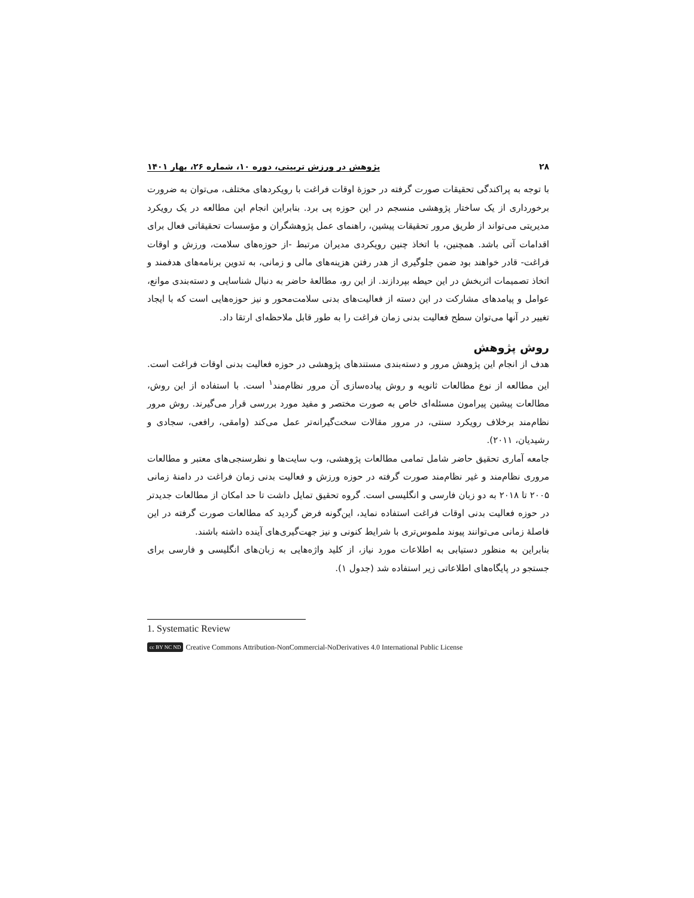۲۸ پژوهش در ورزش تربیتی، دوره ۱۰، شماره ۲۶، بهار ۱۴۰۱
با توجه به پراکندگی تحقیقات صورت گرفته در حوزهٔ اوقات فراغت با رویکردهای مختلف، می‌توان به ضرورت برخورداری از یک ساختار پژوهشی منسجم در این حوزه پی برد. بنابراین انجام این مطالعه در یک رویکرد مدیریتی می‌تواند از طریق مرور تحقیقات پیشین، راهنمای عمل پژوهشگران و مؤسسات تحقیقاتی فعال برای اقدامات آتی باشد. همچنین، با اتخاذ چنین رویکردی مدیران مرتبط -از حوزه‌های سلامت، ورزش و اوقات فراغت- قادر خواهند بود ضمن جلوگیری از هدر رفتن هزینه‌های مالی و زمانی، به تدوین برنامه‌های هدفمند و اتخاذ تصمیمات اثربخش در این حیطه بپردازند. از این رو، مطالعهٔ حاضر به دنبال شناسایی و دسته‌بندی موانع، عوامل و پیامدهای مشارکت در این دسته از فعالیت‌های بدنی سلامت‌محور و نیز حوزه‌هایی است که با ایجاد تغییر در آنها می‌توان سطح فعالیت بدنی زمان فراغت را به طور قابل ملاحظه‌ای ارتقا داد.
روش پژوهش
هدف از انجام این پژوهش مرور و دسته‌بندی مستندهای پژوهشی در حوزه فعالیت بدنی اوقات فراغت است. این مطالعه از نوع مطالعات ثانویه و روش پیاده‌سازی آن مرور نظام‌مند<sup>۱</sup> است. با استفاده از این روش، مطالعات پیشین پیرامون مسئله‌ای خاص به صورت مختصر و مفید مورد بررسی قرار می‌گیرند. روش مرور نظام‌مند برخلاف رویکرد سنتی، در مرور مقالات سخت‌گیرانه‌تر عمل می‌کند (وامقی، رافعی، سجادی و رشیدیان، ۲۰۱۱).
جامعه آماری تحقیق حاضر شامل تمامی مطالعات پژوهشی، وب سایت‌ها و نظرسنجی‌های معتبر و مطالعات مروری نظام‌مند و غیر نظام‌مند صورت گرفته در حوزه ورزش و فعالیت بدنی زمان فراغت در دامنهٔ زمانی ۲۰۰۵ تا ۲۰۱۸ به دو زبان فارسی و انگلیسی است. گروه تحقیق تمایل داشت تا حد امکان از مطالعات جدیدتر در حوزه فعالیت بدنی اوقات فراغت استفاده نماید، این‌گونه فرض گردید که مطالعات صورت گرفته در این فاصلهٔ زمانی می‌توانند پیوند ملموس‌تری با شرایط کنونی و نیز جهت‌گیری‌های آینده داشته باشند.
بنابراین به منظور دستیابی به اطلاعات مورد نیاز، از کلید واژه‌هایی به زبان‌های انگلیسی و فارسی برای جستجو در پایگاه‌های اطلاعاتی زیر استفاده شد (جدول ۱).
1. Systematic Review
cc BY NC ND Creative Commons Attribution-NonCommercial-NoDerivatives 4.0 International Public License